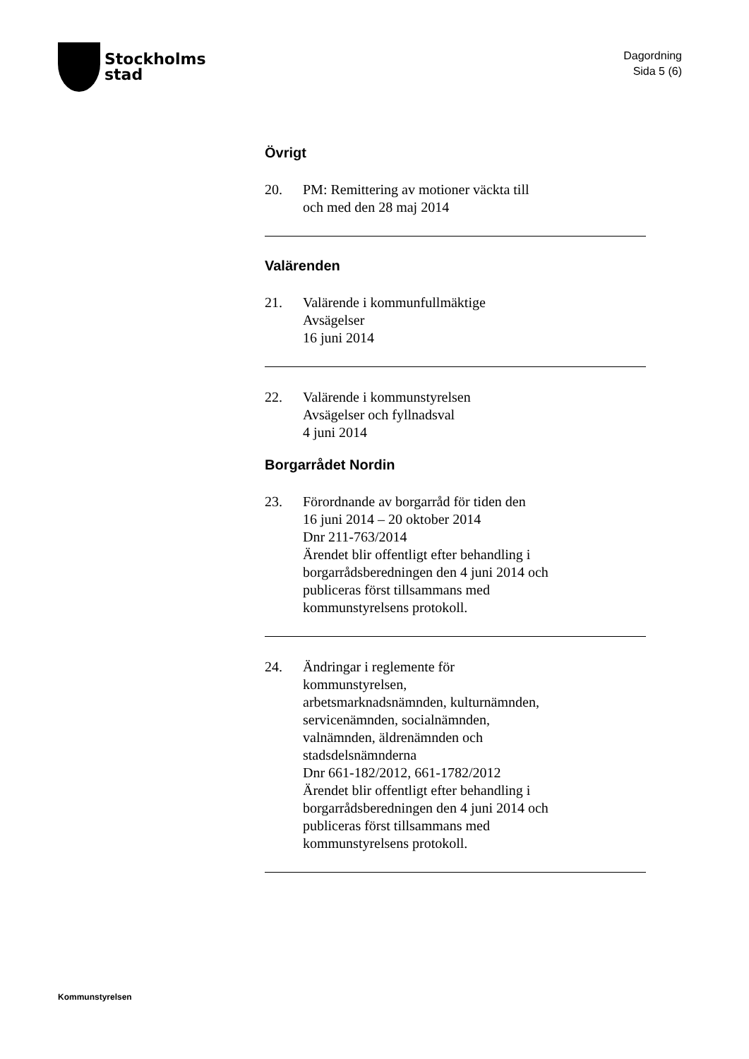Stockholms
stad
Dagordning
Sida 5 (6)
Övrigt
20. PM: Remittering av motioner väckta till
och med den 28 maj 2014
Valärenden
21. Valärende i kommunfullmäktige
Avsägelser
16 juni 2014
22. Valärende i kommunstyrelsen
Avsägelser och fyllnadsval
4 juni 2014
Borgarrådet Nordin
23. Förordnande av borgarråd för tiden den
16 juni 2014 – 20 oktober 2014
Dnr 211-763/2014
Ärendet blir offentligt efter behandling i
borgarrådsberedningen den 4 juni 2014 och
publiceras först tillsammans med
kommunstyrelsens protokoll.
24. Ändringar i reglemente för
kommunstyrelsen,
arbetsmarknadsnämnden, kulturnämnden,
servicenämnden, socialnämnden,
valnämnden, äldrenämnden och
stadsdelsnämnderna
Dnr 661-182/2012, 661-1782/2012
Ärendet blir offentligt efter behandling i
borgarrådsberedningen den 4 juni 2014 och
publiceras först tillsammans med
kommunstyrelsens protokoll.
Kommunstyrelsen